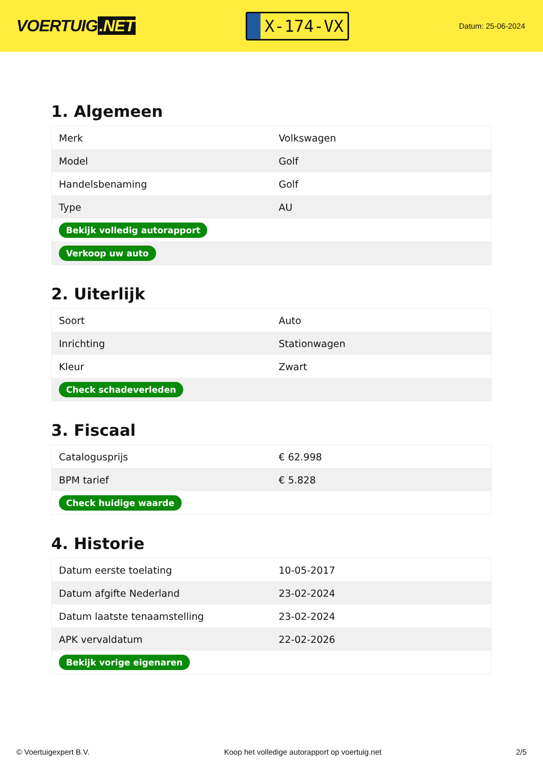VOERTUIG.NET
X-174-VX
Datum: 25-06-2024
1. Algemeen
| Merk | Volkswagen |
| Model | Golf |
| Handelsbenaming | Golf |
| Type | AU |
| Bekijk volledig autorapport | |
| Verkoop uw auto | |
2. Uiterlijk
| Soort | Auto |
| Inrichting | Stationwagen |
| Kleur | Zwart |
| Check schadeverleden | |
3. Fiscaal
| Catalogusprijs | € 62.998 |
| BPM tarief | € 5.828 |
| Check huidige waarde | |
4. Historie
| Datum eerste toelating | 10-05-2017 |
| Datum afgifte Nederland | 23-02-2024 |
| Datum laatste tenaamstelling | 23-02-2024 |
| APK vervaldatum | 22-02-2026 |
| Bekijk vorige eigenaren | |
© Voertuigexpert B.V. Koop het volledige autorapport op voertuig.net 2/5